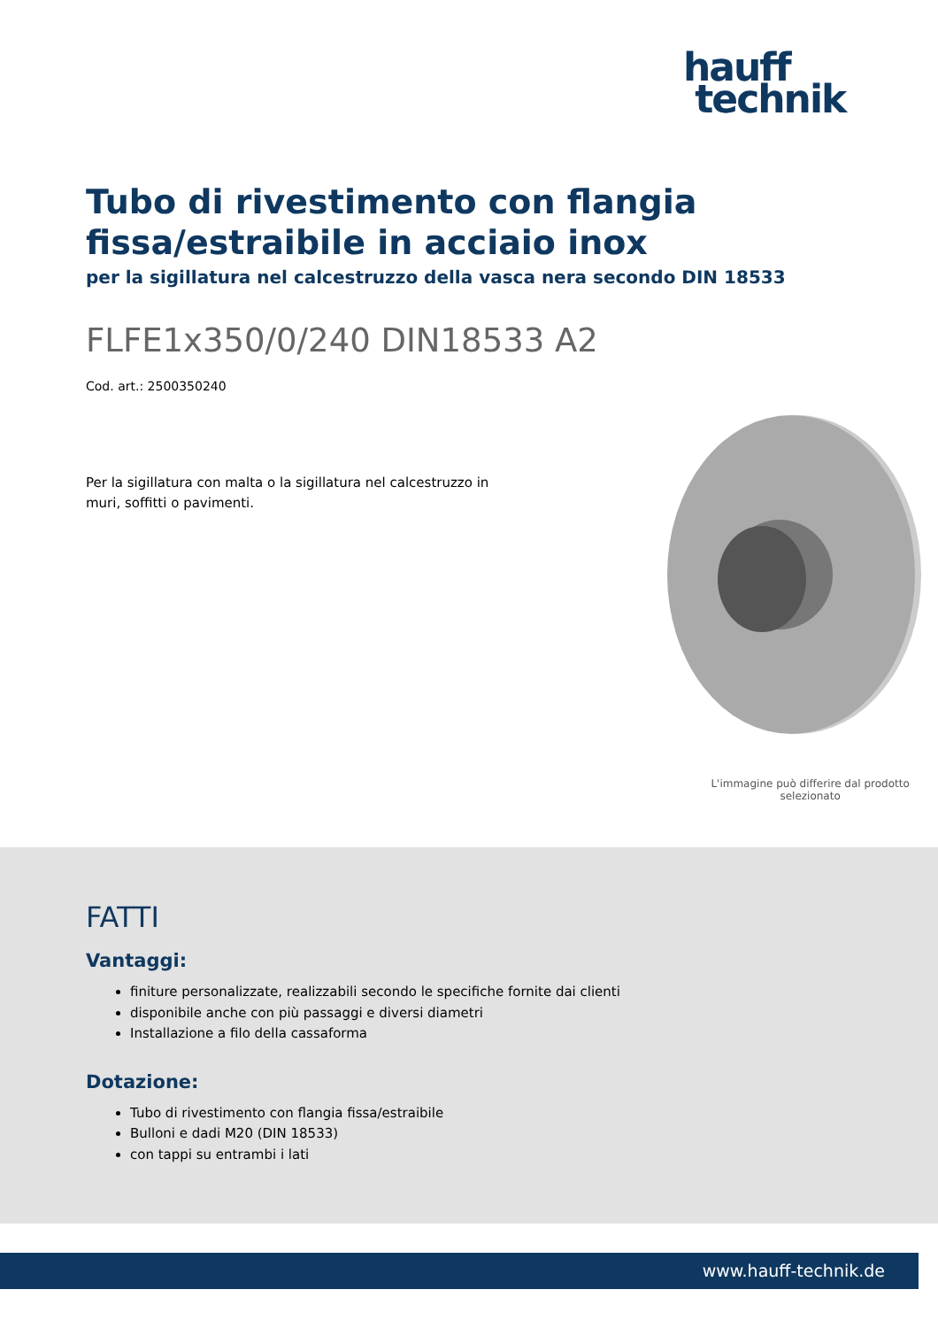hauff
technik
Tubo di rivestimento con flangia fissa/estraibile in acciaio inox
per la sigillatura nel calcestruzzo della vasca nera secondo DIN 18533
FLFE1x350/0/240 DIN18533 A2
Cod. art.: 2500350240
Per la sigillatura con malta o la sigillatura nel calcestruzzo in muri, soffitti o pavimenti.
L'immagine può differire dal prodotto selezionato
FATTI
Vantaggi:
finiture personalizzate, realizzabili secondo le specifiche fornite dai clienti
disponibile anche con più passaggi e diversi diametri
Installazione a filo della cassaforma
Dotazione:
Tubo di rivestimento con flangia fissa/estraibile
Bulloni e dadi M20 (DIN 18533)
con tappi su entrambi i lati
www.hauff-technik.de